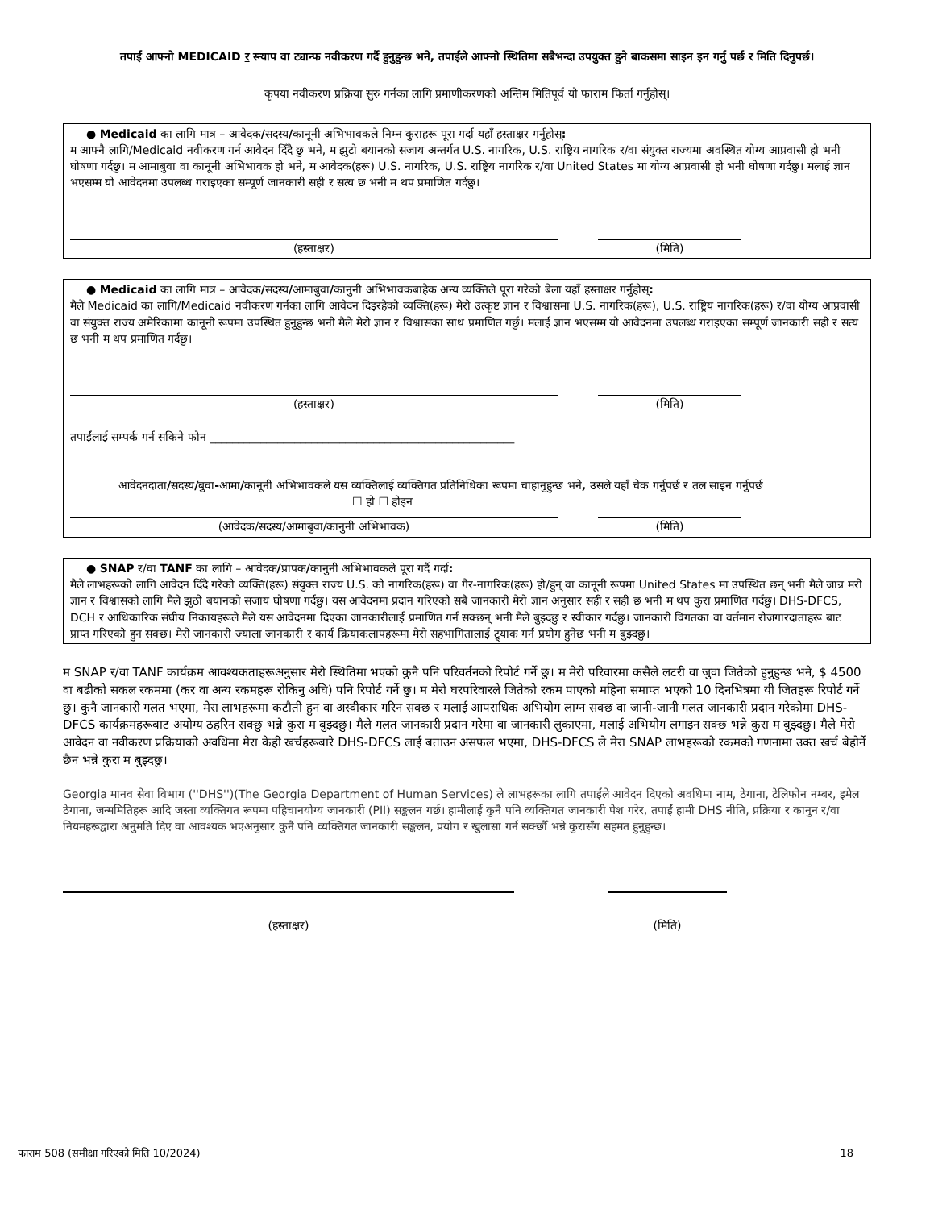तपाईं आफ्नो MEDICAID र स्न्याप वा ट्यान्फ नवीकरण गर्दै हुनुहुन्छ भने, तपाईंले आफ्नो स्थितिमा सबैभन्दा उपयुक्त हुने बाकसमा साइन इन गर्नु पर्छ र मिति दिनुपर्छ।
कृपया नवीकरण प्रक्रिया सुरु गर्नका लागि प्रमाणीकरणको अन्तिम मितिपूर्व यो फाराम फिर्ता गर्नुहोस्।
● Medicaid का लागि मात्र – आवेदक/सदस्य/कानूनी अभिभावकले निम्न कुराहरू पूरा गर्दा यहाँ हस्ताक्षर गर्नुहोस्:
म आफ्नै लागि/Medicaid नवीकरण गर्न आवेदन दिँदै छु भने, म झुटो बयानको सजाय अन्तर्गत U.S. नागरिक, U.S. राष्ट्रिय नागरिक र/वा संयुक्त राज्यमा अवस्थित योग्य आप्रवासी हो भनी घोषणा गर्दछु। म आमाबुवा वा कानूनी अभिभावक हो भने, म आवेदक(हरू) U.S. नागरिक, U.S. राष्ट्रिय नागरिक र/वा United States मा योग्य आप्रवासी हो भनी घोषणा गर्दछु। मलाई ज्ञान भएसम्म यो आवेदनमा उपलब्ध गराइएका सम्पूर्ण जानकारी सही र सत्य छ भनी म थप प्रमाणित गर्दछु।
(हस्ताक्षर) (मिति)
● Medicaid का लागि मात्र – आवेदक/सदस्य/आमाबुवा/कानुनी अभिभावकबाहेक अन्य व्यक्तिले पूरा गरेको बेला यहाँ हस्ताक्षर गर्नुहोस्:
मैले Medicaid का लागि/Medicaid नवीकरण गर्नका लागि आवेदन दिइरहेको व्यक्ति(हरू) मेरो उत्कृष्ट ज्ञान र विश्वासमा U.S. नागरिक(हरू), U.S. राष्ट्रिय नागरिक(हरू) र/वा योग्य आप्रवासी वा संयुक्त राज्य अमेरिकामा कानूनी रूपमा उपस्थित हुनुहुन्छ भनी मैले मेरो ज्ञान र विश्वासका साथ प्रमाणित गर्छु। मलाई ज्ञान भएसम्म यो आवेदनमा उपलब्ध गराइएका सम्पूर्ण जानकारी सही र सत्य छ भनी म थप प्रमाणित गर्दछु।
(हस्ताक्षर) (मिति)
तपाईंलाई सम्पर्क गर्न सकिने फोन ______________________________________________________
आवेदनदाता/सदस्य/बुवा-आमा/कानूनी अभिभावकले यस व्यक्तिलाई व्यक्तिगत प्रतिनिधिका रूपमा चाहानुहुन्छ भने, उसले यहाँ चेक गर्नुपर्छ र तल साइन गर्नुपर्छ
☐ हो ☐ होइन
(आवेदक/सदस्य/आमाबुवा/कानुनी अभिभावक) (मिति)
● SNAP र/वा TANF का लागि – आवेदक/प्रापक/कानुनी अभिभावकले पूरा गर्दै गर्दा:
मैले लाभहरूको लागि आवेदन दिँदै गरेको व्यक्ति(हरू) संयुक्त राज्य U.S. को नागरिक(हरू) वा गैर-नागरिक(हरू) हो/हुन् वा कानूनी रूपमा United States मा उपस्थित छन् भनी मैले जान्न मरो ज्ञान र विश्वासको लागि मैले झुठो बयानको सजाय घोषणा गर्दछु। यस आवेदनमा प्रदान गरिएको सबै जानकारी मेरो ज्ञान अनुसार सही र सही छ भनी म थप कुरा प्रमाणित गर्दछु। DHS-DFCS, DCH र आधिकारिक संघीय निकायहरूले मैले यस आवेदनमा दिएका जानकारीलाई प्रमाणित गर्न सक्छन् भनी मैले बुझ्दछु र स्वीकार गर्दछु। जानकारी विगतका वा वर्तमान रोजगारदाताहरू बाट प्राप्त गरिएको हुन सक्छ। मेरो जानकारी ज्याला जानकारी र कार्य क्रियाकलापहरूमा मेरो सहभागितालाई ट्र्याक गर्न प्रयोग हुनेछ भनी म बुझ्दछु।
म SNAP र/वा TANF कार्यक्रम आवश्यकताहरूअनुसार मेरो स्थितिमा भएको कुनै पनि परिवर्तनको रिपोर्ट गर्ने छु। म मेरो परिवारमा कसैले लटरी वा जुवा जितेको हुनुहुन्छ भने, $ 4500 वा बढीको सकल रकममा (कर वा अन्य रकमहरू रोकिनु अघि) पनि रिपोर्ट गर्ने छु। म मेरो घरपरिवारले जितेको रकम पाएको महिना समाप्त भएको 10 दिनभित्रमा यी जितहरू रिपोर्ट गर्ने छु। कुनै जानकारी गलत भएमा, मेरा लाभहरूमा कटौती हुन वा अस्वीकार गरिन सक्छ र मलाई आपराधिक अभियोग लाग्न सक्छ वा जानी-जानी गलत जानकारी प्रदान गरेकोमा DHS-DFCS कार्यक्रमहरूबाट अयोग्य ठहरिन सक्छु भन्ने कुरा म बुझ्दछु। मैले गलत जानकारी प्रदान गरेमा वा जानकारी लुकाएमा, मलाई अभियोग लगाइन सक्छ भन्ने कुरा म बुझ्दछु। मैले मेरो आवेदन वा नवीकरण प्रक्रियाको अवधिमा मेरा केही खर्चहरूबारे DHS-DFCS लाई बताउन असफल भएमा, DHS-DFCS ले मेरा SNAP लाभहरूको रकमको गणनामा उक्त खर्च बेहोर्ने छैन भन्ने कुरा म बुझ्दछु।
Georgia मानव सेवा विभाग (''DHS'')(The Georgia Department of Human Services) ले लाभहरूका लागि तपाईंले आवेदन दिएको अवधिमा नाम, ठेगाना, टेलिफोन नम्बर, इमेल ठेगाना, जन्ममितिहरू आदि जस्ता व्यक्तिगत रूपमा पहिचानयोग्य जानकारी (PII) सङ्कलन गर्छ। हामीलाई कुनै पनि व्यक्तिगत जानकारी पेश गरेर, तपाईं हामी DHS नीति, प्रक्रिया र कानुन र/वा नियमहरूद्वारा अनुमति दिए वा आवश्यक भएअनुसार कुनै पनि व्यक्तिगत जानकारी सङ्कलन, प्रयोग र खुलासा गर्न सक्छौँ भन्ने कुरासँग सहमत हुनुहुन्छ।
(हस्ताक्षर) (मिति)
फाराम 508 (समीक्षा गरिएको मिति 10/2024) 18